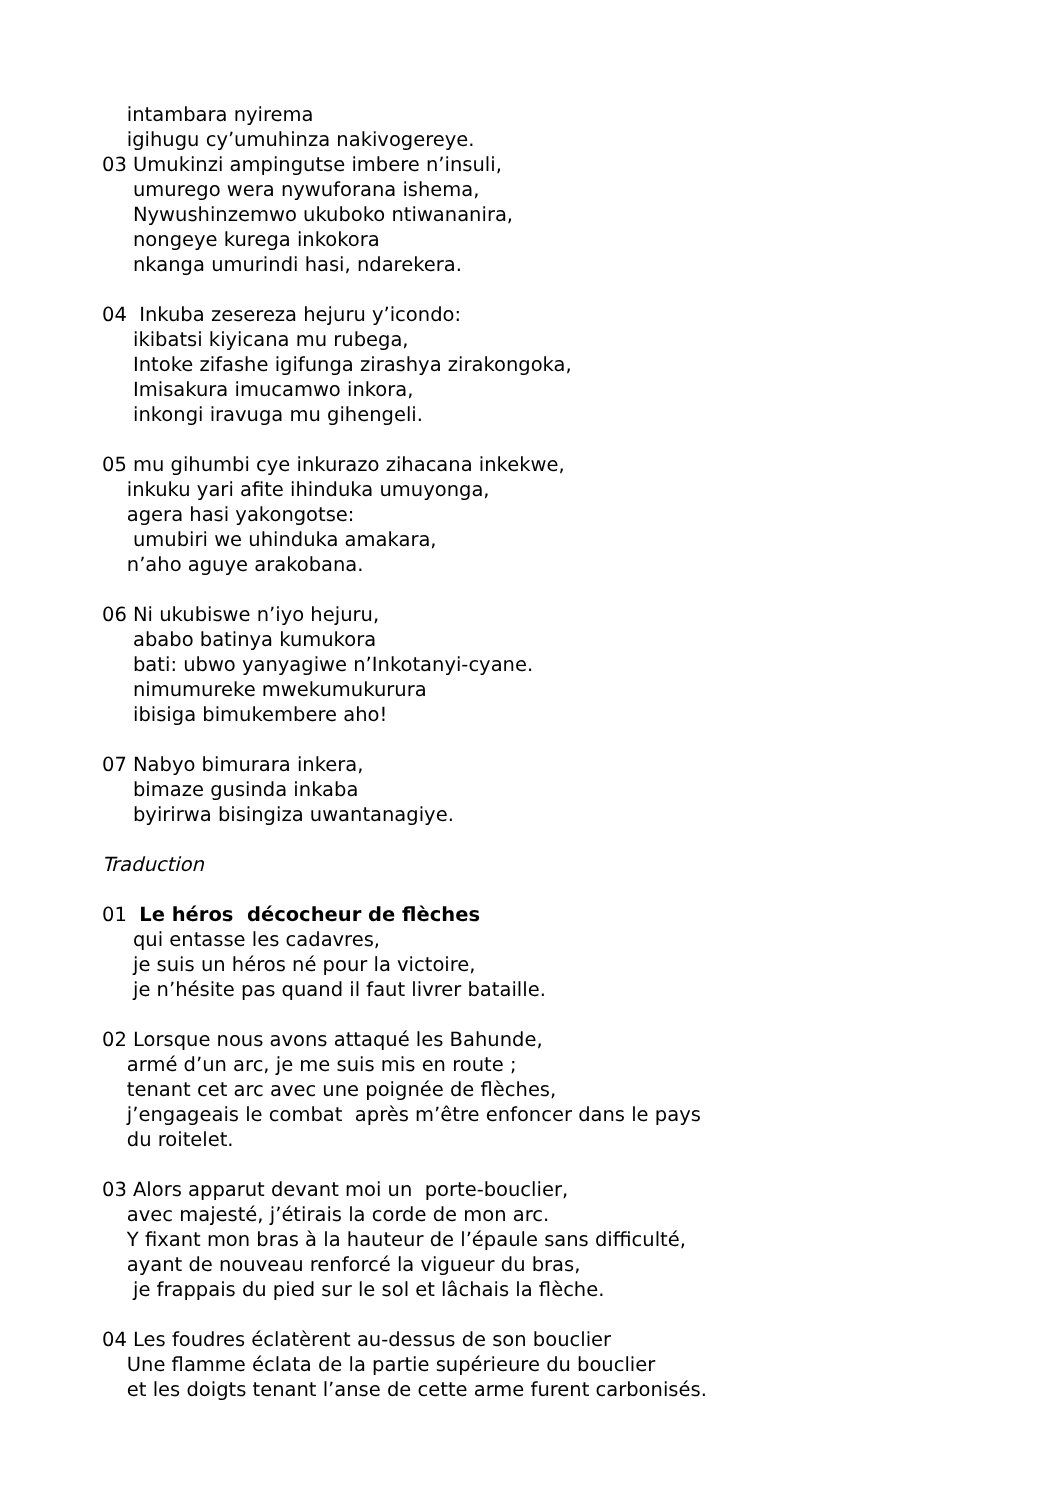intambara nyirema
igihugu cy’umuhinza nakivogereye.
03 Umukinzi ampingutse imbere n’insuli,
umurego wera nywuforana ishema,
Nywushinzemwo ukuboko ntiwananira,
nongeye kurega inkokora
nkanga umurindi hasi, ndarekera.
04 Inkuba zesereza hejuru y’icondo:
ikibatsi kiyicana mu rubega,
Intoke zifashe igifunga zirashya zirakongoka,
Imisakura imucamwo inkora,
inkongi iravuga mu gihengeli.
05 mu gihumbi cye inkurazo zihacana inkekwe,
inkuku yari afite ihinduka umuyonga,
agera hasi yakongotse:
umubiri we uhinduka amakara,
n’aho aguye arakobana.
06 Ni ukubiswe n’iyo hejuru,
ababo batinya kumukora
bati: ubwo yanyagiwe n’Inkotanyi-cyane.
nimumureke mwekumukurura
ibisiga bimukembere aho!
07 Nabyo bimurara inkera,
bimaze gusinda inkaba
byirirwa bisingiza uwantanagiye.
Traduction
01 Le héros décocheur de flèches
qui entasse les cadavres,
je suis un héros né pour la victoire,
je n’hésite pas quand il faut livrer bataille.
02 Lorsque nous avons attaqué les Bahunde,
armé d’un arc, je me suis mis en route ;
tenant cet arc avec une poignée de flèches,
j’engageais le combat après m’être enfoncer dans le pays
du roitelet.
03 Alors apparut devant moi un porte-bouclier,
avec majesté, j’étirais la corde de mon arc.
Y fixant mon bras à la hauteur de l’épaule sans difficulté,
ayant de nouveau renforcé la vigueur du bras,
je frappais du pied sur le sol et lâchais la flèche.
04 Les foudres éclatèrent au-dessus de son bouclier
Une flamme éclata de la partie supérieure du bouclier
et les doigts tenant l’anse de cette arme furent carbonisés.